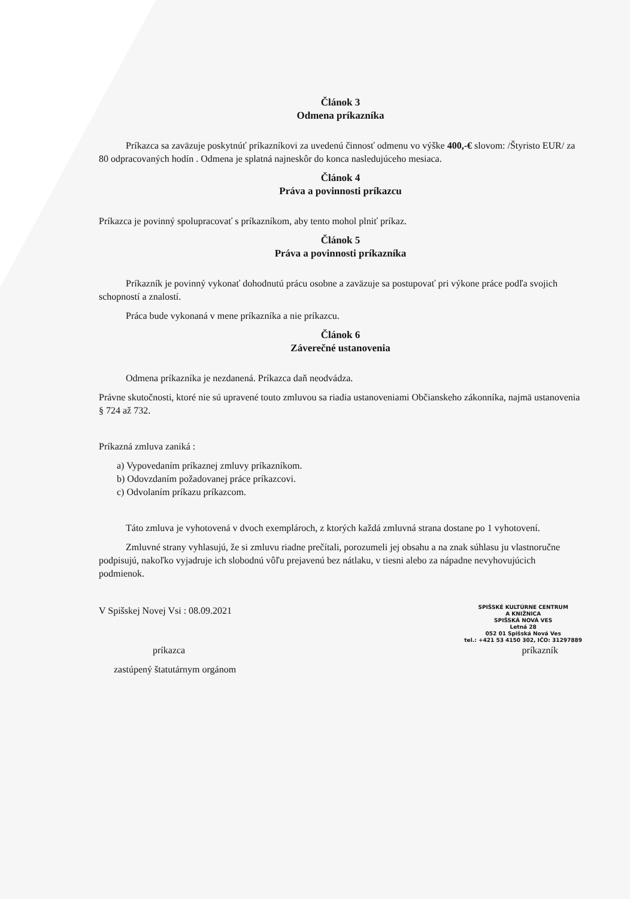Článok 3
Odmena príkazníka
Príkazca sa zaväzuje poskytnúť príkazníkovi za uvedenú činnosť odmenu vo výške 400,-€ slovom: /Štyristo EUR/ za 80 odpracovaných hodín . Odmena je splatná najneskôr do konca nasledujúceho mesiaca.
Článok 4
Práva a povinnosti príkazcu
Príkazca je povinný spolupracovať s príkazníkom, aby tento mohol plniť príkaz.
Článok 5
Práva a povinnosti príkazníka
Príkazník je povinný vykonať dohodnutú prácu osobne a zaväzuje sa postupovať pri výkone práce podľa svojich schopností a znalostí.
Práca bude vykonaná v mene príkazníka a nie príkazcu.
Článok 6
Záverečné ustanovenia
Odmena príkazníka je nezdanená. Príkazca daň neodvádza.
Právne skutočnosti, ktoré nie sú upravené touto zmluvou sa riadia ustanoveniami Občianskeho zákonníka, najmä ustanovenia § 724 až 732.
Príkazná zmluva zaniká :
a) Vypovedaním príkaznej zmluvy príkazníkom.
b) Odovzdaním požadovanej práce príkazcovi.
c) Odvolaním príkazu príkazcom.
Táto zmluva je vyhotovená v dvoch exemplároch, z ktorých každá zmluvná strana dostane po 1 vyhotovení.
Zmluvné strany vyhlasujú, že si zmluvu riadne prečítali, porozumeli jej obsahu a na znak súhlasu ju vlastnoručne podpisujú, nakoľko vyjadruje ich slobodnú vôľu prejavenú bez nátlaku, v tiesni alebo za nápadne nevyhovujúcich podmienok.
V Spišskej Novej Vsi : 08.09.2021
SPIŠSKÉ KULTÚRNE CENTRUM
A KNIŽNICA
SPIŠSKÁ NOVÁ VES
Letná 28
052 01 Spišská Nová Ves
tel.: +421 53 4150 302, IČO: 31297889
príkazca príkazník
zastúpený štatutárnym orgánom